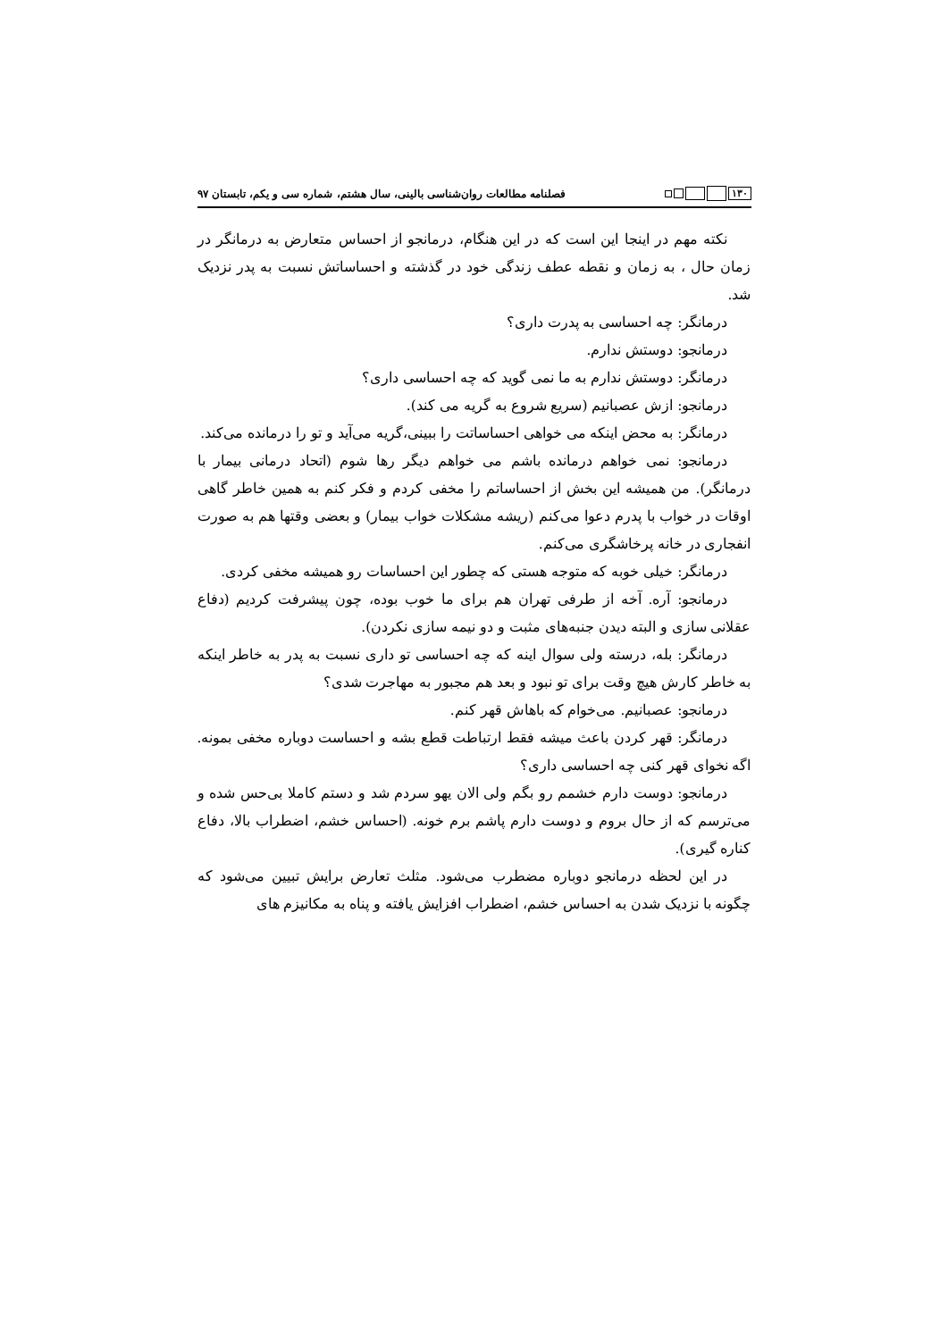۱۳۰
فصلنامه مطالعات روان‌شناسی بالینی، سال هشتم، شماره سی و یکم، تابستان ۹۷
نکته مهم در اینجا این است که در این هنگام، درمانجو از احساس متعارض به درمانگر در زمان حال ، به زمان و نقطه عطف زندگی خود در گذشته و احساساتش نسبت به پدر نزدیک شد.
درمانگر: چه احساسی به پدرت داری؟
درمانجو: دوستش ندارم.
درمانگر: دوستش ندارم به ما نمی گوید که چه احساسی داری؟
درمانجو: ازش عصبانیم (سریع شروع به گریه می کند).
درمانگر: به محض اینکه می خواهی احساساتت را ببینی،گریه می‌آید و تو را درمانده می‌کند.
درمانجو: نمی خواهم درمانده باشم می خواهم دیگر رها شوم (اتحاد درمانی بیمار با درمانگر). من همیشه این بخش از احساساتم را مخفی کردم و فکر کنم به همین خاطر گاهی اوقات در خواب با پدرم دعوا می‌کنم (ریشه مشکلات خواب بیمار) و بعضی وقتها هم به صورت انفجاری در خانه پرخاشگری می‌کنم.
درمانگر: خیلی خوبه که متوجه هستی که چطور این احساسات رو همیشه مخفی کردی.
درمانجو: آره. آخه از طرفی تهران هم برای ما خوب بوده، چون پیشرفت کردیم (دفاع عقلانی سازی و البته دیدن جنبه‌های مثبت و دو نیمه سازی نکردن).
درمانگر: بله، درسته ولی سوال اینه که چه احساسی تو داری نسبت به پدر به خاطر اینکه به خاطر کارش هیچ وقت برای تو نبود و بعد هم مجبور به مهاجرت شدی؟
درمانجو: عصبانیم. می‌خوام که باهاش قهر کنم.
درمانگر: قهر کردن باعث میشه فقط ارتباطت قطع بشه و احساست دوباره مخفی بمونه. اگه نخوای قهر کنی چه احساسی داری؟
درمانجو: دوست دارم خشمم رو بگم ولی الان یهو سردم شد و دستم کاملا بی‌حس شده و می‌ترسم که از حال بروم و دوست دارم پاشم برم خونه. (احساس خشم، اضطراب بالا، دفاع کناره گیری).
در این لحظه درمانجو دوباره مضطرب می‌شود. مثلث تعارض برایش تبیین می‌شود که چگونه با نزدیک شدن به احساس خشم، اضطراب افزایش یافته و پناه به مکانیزم های